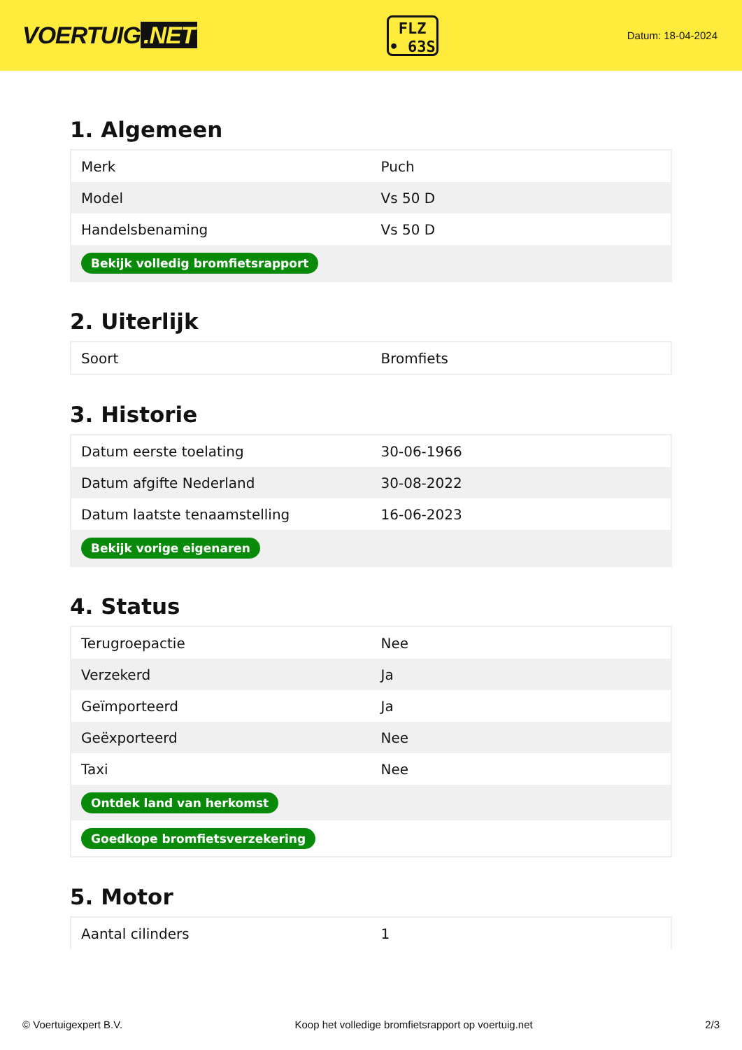VOERTUIG.NET
FLZ
• 63S
Datum: 18-04-2024
1. Algemeen
| Merk | Puch |
| Model | Vs 50 D |
| Handelsbenaming | Vs 50 D |
| Bekijk volledig bromfietsrapport | |
2. Uiterlijk
| Soort | Bromfiets |
3. Historie
| Datum eerste toelating | 30-06-1966 |
| Datum afgifte Nederland | 30-08-2022 |
| Datum laatste tenaamstelling | 16-06-2023 |
| Bekijk vorige eigenaren | |
4. Status
| Terugroepactie | Nee |
| Verzekerd | Ja |
| Geïmporteerd | Ja |
| Geëxporteerd | Nee |
| Taxi | Nee |
| Ontdek land van herkomst | |
| Goedkope bromfietsverzekering | |
5. Motor
| Aantal cilinders | 1 |
© Voertuigexpert B.V. Koop het volledige bromfietsrapport op voertuig.net 2/3